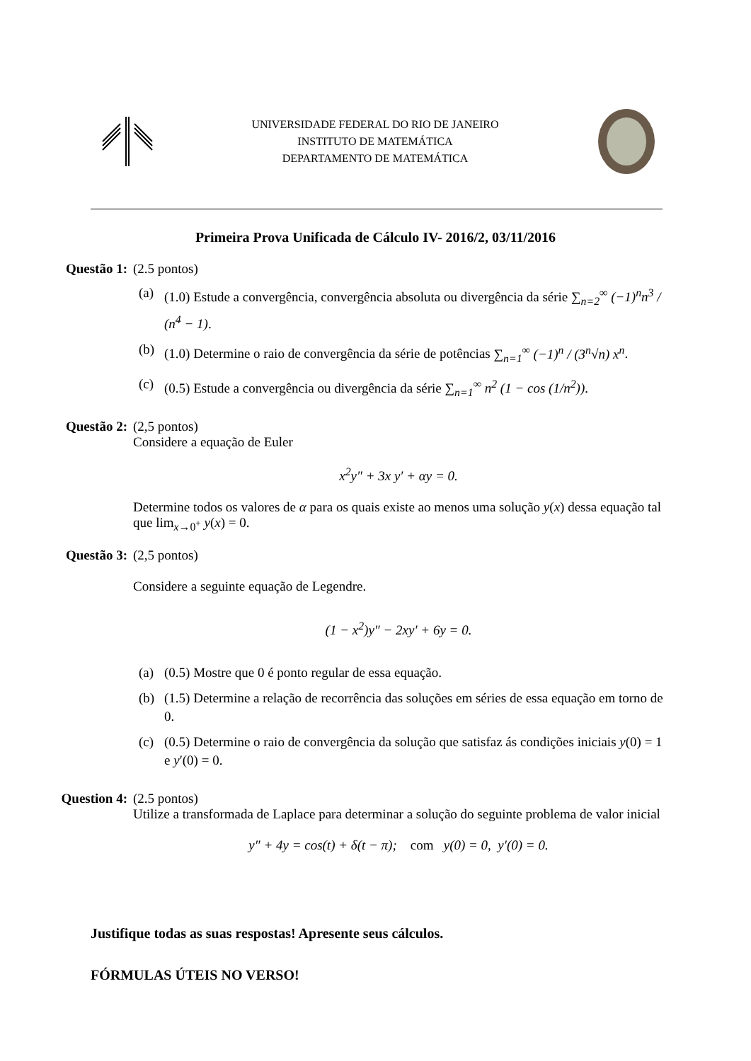UNIVERSIDADE FEDERAL DO RIO DE JANEIRO
INSTITUTO DE MATEMÁTICA
DEPARTAMENTO DE MATEMÁTICA
Primeira Prova Unificada de Cálculo IV- 2016/2, 03/11/2016
Questão 1: (2.5 pontos)
(a) (1.0) Estude a convergência, convergência absoluta ou divergência da série ∑<sub>n=2</sub><sup>∞</sup> (−1)<sup>n</sup>n<sup>3</sup> / (n<sup>4</sup> − 1).
(b) (1.0) Determine o raio de convergência da série de potências ∑<sub>n=1</sub><sup>∞</sup> (−1)<sup>n</sup> / (3<sup>n</sup>√n) x<sup>n</sup>.
(c) (0.5) Estude a convergência ou divergência da série ∑<sub>n=1</sub><sup>∞</sup> n<sup>2</sup> (1 − cos (1/n<sup>2</sup>)).
Questão 2: (2,5 pontos)
Considere a equação de Euler
x<sup>2</sup>y″ + 3x y′ + αy = 0.
Determine todos os valores de α para os quais existe ao menos uma solução y(x) dessa equação tal que lim<sub>x→0<sup>+</sup></sub> y(x) = 0.
Questão 3: (2,5 pontos)
Considere a seguinte equação de Legendre.
(1 − x<sup>2</sup>)y″ − 2xy′ + 6y = 0.
(a) (0.5) Mostre que 0 é ponto regular de essa equação.
(b) (1.5) Determine a relação de recorrência das soluções em séries de essa equação em torno de 0.
(c) (0.5) Determine o raio de convergência da solução que satisfaz ás condições iniciais y(0) = 1 e y′(0) = 0.
Question 4: (2.5 pontos)
Utilize a transformada de Laplace para determinar a solução do seguinte problema de valor inicial
y″ + 4y = cos(t) + δ(t − π); com y(0) = 0, y′(0) = 0.
Justifique todas as suas respostas! Apresente seus cálculos.
FÓRMULAS ÚTEIS NO VERSO!